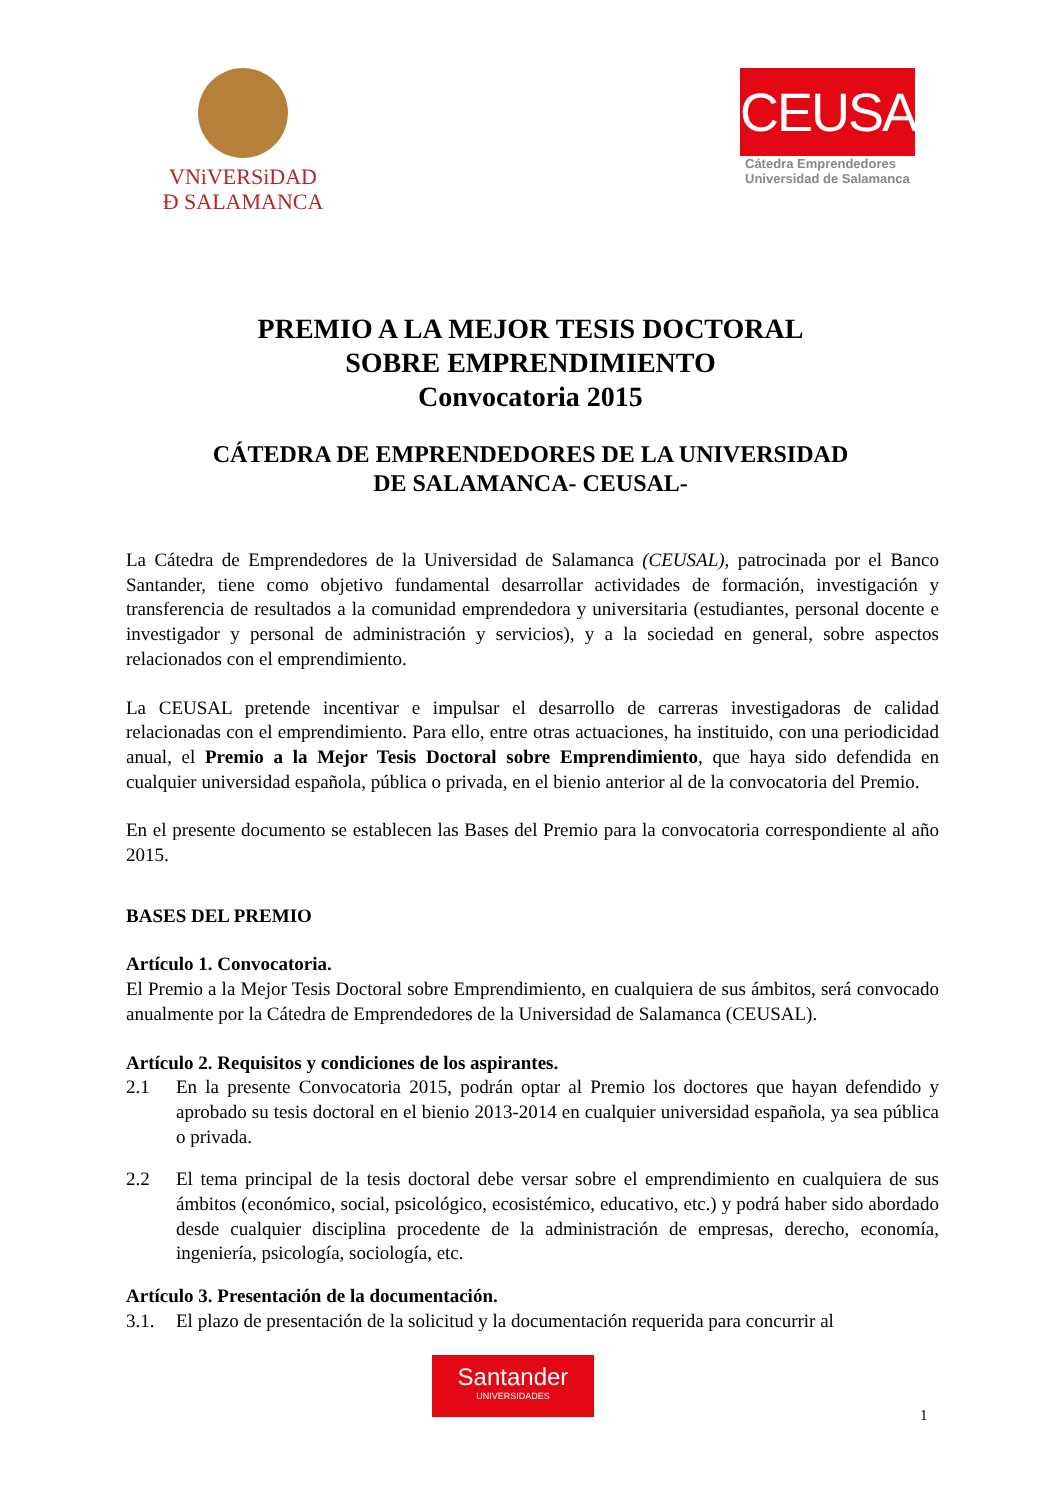VNiVERSiDAD
Ð SALAMANCA
CEUSAL
Cátedra Emprendedores
Universidad de Salamanca
PREMIO A LA MEJOR TESIS DOCTORAL
SOBRE EMPRENDIMIENTO
Convocatoria 2015
CÁTEDRA DE EMPRENDEDORES DE LA UNIVERSIDAD
DE SALAMANCA- CEUSAL-
La Cátedra de Emprendedores de la Universidad de Salamanca (CEUSAL), patrocinada por el Banco Santander, tiene como objetivo fundamental desarrollar actividades de formación, investigación y transferencia de resultados a la comunidad emprendedora y universitaria (estudiantes, personal docente e investigador y personal de administración y servicios), y a la sociedad en general, sobre aspectos relacionados con el emprendimiento.
La CEUSAL pretende incentivar e impulsar el desarrollo de carreras investigadoras de calidad relacionadas con el emprendimiento. Para ello, entre otras actuaciones, ha instituido, con una periodicidad anual, el Premio a la Mejor Tesis Doctoral sobre Emprendimiento, que haya sido defendida en cualquier universidad española, pública o privada, en el bienio anterior al de la convocatoria del Premio.
En el presente documento se establecen las Bases del Premio para la convocatoria correspondiente al año 2015.
BASES DEL PREMIO
Artículo 1. Convocatoria.
El Premio a la Mejor Tesis Doctoral sobre Emprendimiento, en cualquiera de sus ámbitos, será convocado anualmente por la Cátedra de Emprendedores de la Universidad de Salamanca (CEUSAL).
Artículo 2. Requisitos y condiciones de los aspirantes.
2.1 En la presente Convocatoria 2015, podrán optar al Premio los doctores que hayan defendido y aprobado su tesis doctoral en el bienio 2013-2014 en cualquier universidad española, ya sea pública o privada.
2.2 El tema principal de la tesis doctoral debe versar sobre el emprendimiento en cualquiera de sus ámbitos (económico, social, psicológico, ecosistémico, educativo, etc.) y podrá haber sido abordado desde cualquier disciplina procedente de la administración de empresas, derecho, economía, ingeniería, psicología, sociología, etc.
Artículo 3. Presentación de la documentación.
3.1. El plazo de presentación de la solicitud y la documentación requerida para concurrir al
Santander
UNIVERSIDADES
1